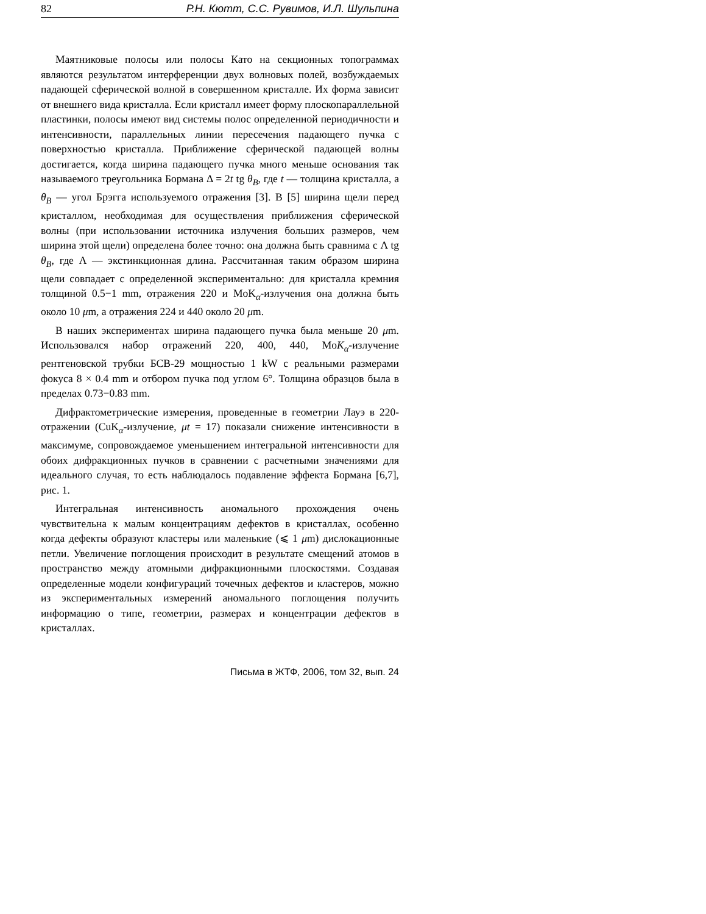82 Р.Н. Кютт, С.С. Рувимов, И.Л. Шульпина
Маятниковые полосы или полосы Като на секционных топограммах являются результатом интерференции двух волновых полей, возбуждаемых падающей сферической волной в совершенном кристалле. Их форма зависит от внешнего вида кристалла. Если кристалл имеет форму плоскопараллельной пластинки, полосы имеют вид системы полос определенной периодичности и интенсивности, параллельных линии пересечения падающего пучка с поверхностью кристалла. Приближение сферической падающей волны достигается, когда ширина падающего пучка много меньше основания так называемого треугольника Бормана Δ = 2t tg θ<sub>B</sub>, где t — толщина кристалла, а θ<sub>B</sub> — угол Брэгга используемого отражения [3]. В [5] ширина щели перед кристаллом, необходимая для осуществления приближения сферической волны (при использовании источника излучения больших размеров, чем ширина этой щели) определена более точно: она должна быть сравнима с Λ tg θ<sub>B</sub>, где Λ — экстинкционная длина. Рассчитанная таким образом ширина щели совпадает с определенной экспериментально: для кристалла кремния толщиной 0.5−1 mm, отражения 220 и MoK<sub>α</sub>-излучения она должна быть около 10 μm, а отражения 224 и 440 около 20 μm.
В наших экспериментах ширина падающего пучка была меньше 20 μm. Использовался набор отражений 220, 400, 440, MoK<sub>α</sub>-излучение рентгеновской трубки БСВ-29 мощностью 1 kW с реальными размерами фокуса 8 × 0.4 mm и отбором пучка под углом 6°. Толщина образцов была в пределах 0.73−0.83 mm.
Дифрактометрические измерения, проведенные в геометрии Лауэ в 220-отражении (CuK<sub>α</sub>-излучение, μt = 17) показали снижение интенсивности в максимуме, сопровождаемое уменьшением интегральной интенсивности для обоих дифракционных пучков в сравнении с расчетными значениями для идеального случая, то есть наблюдалось подавление эффекта Бормана [6,7], рис. 1.
Интегральная интенсивность аномального прохождения очень чувствительна к малым концентрациям дефектов в кристаллах, особенно когда дефекты образуют кластеры или маленькие (⩽ 1 μm) дислокационные петли. Увеличение поглощения происходит в результате смещений атомов в пространство между атомными дифракционными плоскостями. Создавая определенные модели конфигураций точечных дефектов и кластеров, можно из экспериментальных измерений аномального поглощения получить информацию о типе, геометрии, размерах и концентрации дефектов в кристаллах.
Письма в ЖТФ, 2006, том 32, вып. 24